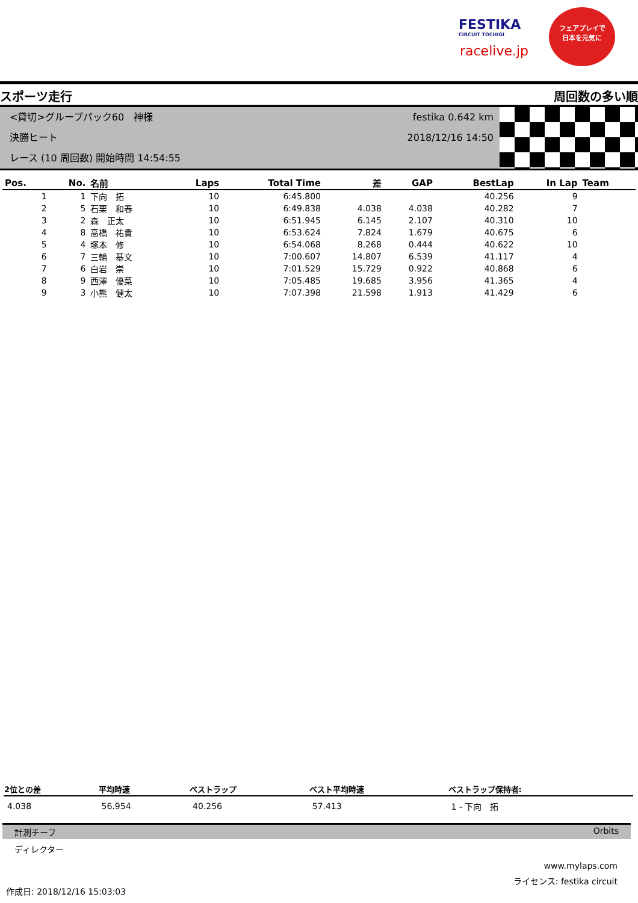FESTIKA
CIRCUIT TOCHIGI
racelive.jp
フェアプレイで
日本を元気に
スポーツ走行 周回数の多い順
<貸切>グループパック60　神様
決勝ヒート
レース (10 周回数) 開始時間 14:54:55
festika 0.642 km
2018/12/16 14:50
| Pos. | No. | 名前 | Laps | Total Time | 差 | GAP | BestLap | In Lap | Team |
| --- | --- | --- | --- | --- | --- | --- | --- | --- | --- |
| 1 | 1 | 下向 拓 | 10 | 6:45.800 | | | 40.256 | 9 | |
| 2 | 5 | 石栗 和春 | 10 | 6:49.838 | 4.038 | 4.038 | 40.282 | 7 | |
| 3 | 2 | 森 正太 | 10 | 6:51.945 | 6.145 | 2.107 | 40.310 | 10 | |
| 4 | 8 | 高橋 祐貴 | 10 | 6:53.624 | 7.824 | 1.679 | 40.675 | 6 | |
| 5 | 4 | 塚本 修 | 10 | 6:54.068 | 8.268 | 0.444 | 40.622 | 10 | |
| 6 | 7 | 三輪 基文 | 10 | 7:00.607 | 14.807 | 6.539 | 41.117 | 4 | |
| 7 | 6 | 白岩 崇 | 10 | 7:01.529 | 15.729 | 0.922 | 40.868 | 6 | |
| 8 | 9 | 西澤 優菜 | 10 | 7:05.485 | 19.685 | 3.956 | 41.365 | 4 | |
| 9 | 3 | 小熊 健太 | 10 | 7:07.398 | 21.598 | 1.913 | 41.429 | 6 | |
| 2位との差 | 平均時速 | ベストラップ | ベスト平均時速 | ベストラップ保持者: |
| --- | --- | --- | --- | --- |
| 4.038 | 56.954 | 40.256 | 57.413 | 1 - 下向 拓 |
計測チーフ Orbits
ディレクター
www.mylaps.com
ライセンス: festika circuit
作成日: 2018/12/16 15:03:03